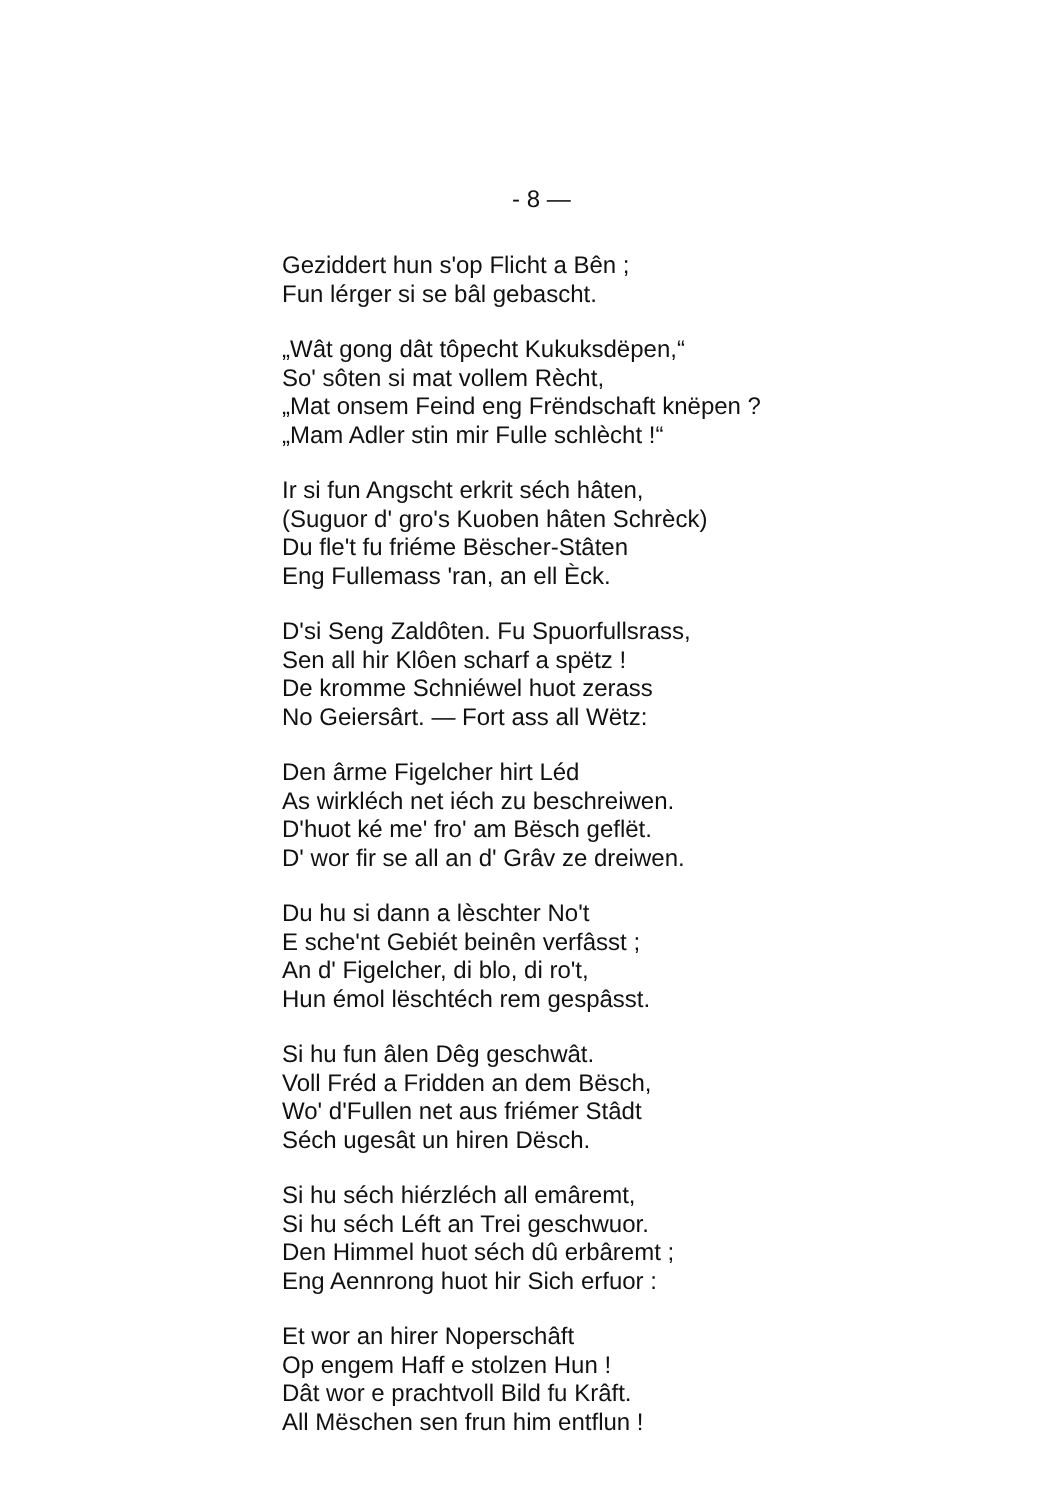- 8 —
Geziddert hun s'op Flicht a Bên ;
Fun lérger si se bâl gebascht.
„Wât gong dât tôpecht Kukuksdëpen,“
So' sôten si mat vollem Rècht,
„Mat onsem Feind eng Frëndschaft knëpen ?
„Mam Adler stin mir Fulle schlècht !“
Ir si fun Angscht erkrit séch hâten,
(Suguor d' gro's Kuoben hâten Schrèck)
Du fle't fu friéme Bëscher-Stâten
Eng Fullemass 'ran, an ell Èck.
D'si Seng Zaldôten. Fu Spuorfullsrass,
Sen all hir Klôen scharf a spëtz !
De kromme Schniéwel huot zerass
No Geiersârt. — Fort ass all Wëtz:
Den ârme Figelcher hirt Léd
As wirkléch net iéch zu beschreiwen.
D'huot ké me' fro' am Bësch geflët.
D' wor fir se all an d' Grâv ze dreiwen.
Du hu si dann a lèschter No't
E sche'nt Gebiét beinên verfâsst ;
An d' Figelcher, di blo, di ro't,
Hun émol lëschtéch rem gespâsst.
Si hu fun âlen Dêg geschwât.
Voll Fréd a Fridden an dem Bësch,
Wo' d'Fullen net aus friémer Stâdt
Séch ugesât un hiren Dësch.
Si hu séch hiérzléch all emâremt,
Si hu séch Léft an Trei geschwuor.
Den Himmel huot séch dû erbâremt ;
Eng Aennrong huot hir Sich erfuor :
Et wor an hirer Noperschâft
Op engem Haff e stolzen Hun !
Dât wor e prachtvoll Bild fu Krâft.
All Mëschen sen frun him entflun !